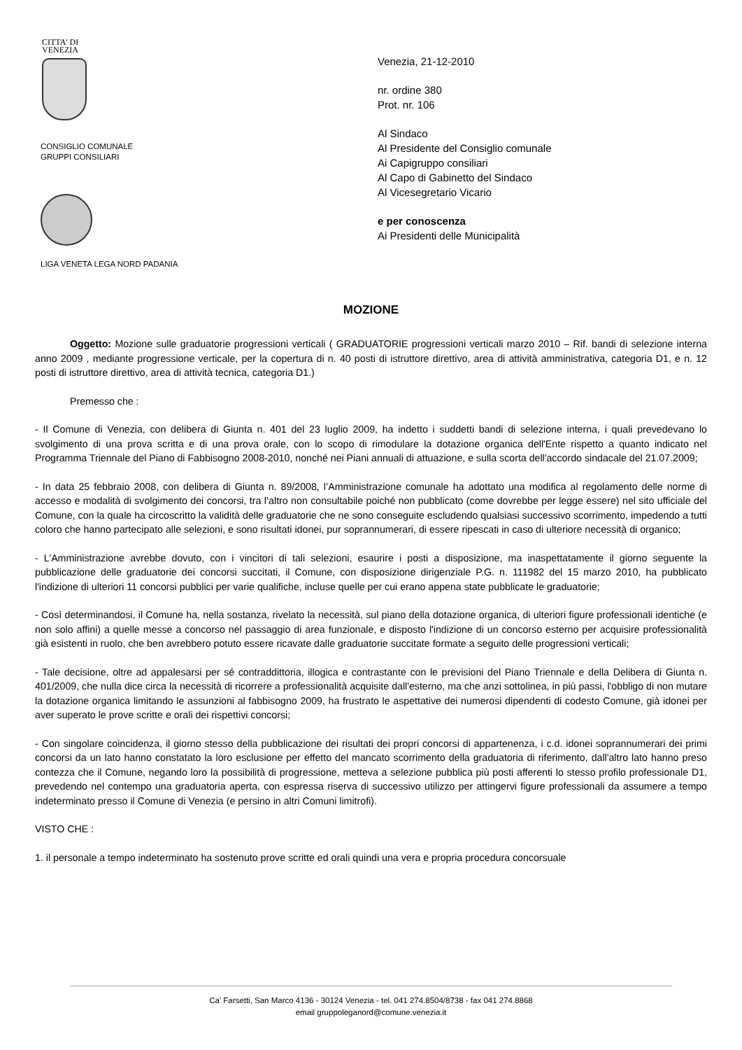CITTA' DI
VENEZIA
CONSIGLIO COMUNALE
GRUPPI CONSILIARI
LIGA VENETA LEGA NORD PADANIA
Venezia, 21-12-2010
nr. ordine 380
Prot. nr. 106
Al Sindaco
Al Presidente del Consiglio comunale
Ai Capigruppo consiliari
Al Capo di Gabinetto del Sindaco
Al Vicesegretario Vicario
e per conoscenza
Ai Presidenti delle Municipalità
MOZIONE
Oggetto: Mozione sulle graduatorie progressioni verticali ( GRADUATORIE progressioni verticali marzo 2010 – Rif. bandi di selezione interna anno 2009 , mediante progressione verticale, per la copertura di n. 40 posti di istruttore direttivo, area di attività amministrativa, categoria D1, e n. 12 posti di istruttore direttivo, area di attività tecnica, categoria D1.)
Premesso che :
- Il Comune di Venezia, con delibera di Giunta n. 401 del 23 luglio 2009, ha indetto i suddetti bandi di selezione interna, i quali prevedevano lo svolgimento di una prova scritta e di una prova orale, con lo scopo di rimodulare la dotazione organica dell'Ente rispetto a quanto indicato nel Programma Triennale del Piano di Fabbisogno 2008-2010, nonché nei Piani annuali di attuazione, e sulla scorta dell'accordo sindacale del 21.07.2009;
- In data 25 febbraio 2008, con delibera di Giunta n. 89/2008, l’Amministrazione comunale ha adottato una modifica al regolamento delle norme di accesso e modalità di svolgimento dei concorsi, tra l’altro non consultabile poiché non pubblicato (come dovrebbe per legge essere) nel sito ufficiale del Comune, con la quale ha circoscritto la validità delle graduatorie che ne sono conseguite escludendo qualsiasi successivo scorrimento, impedendo a tutti coloro che hanno partecipato alle selezioni, e sono risultati idonei, pur soprannumerari, di essere ripescati in caso di ulteriore necessità di organico;
- L’Amministrazione avrebbe dovuto, con i vincitori di tali selezioni, esaurire i posti a disposizione, ma inaspettatamente il giorno seguente la pubblicazione delle graduatorie dei concorsi succitati, il Comune, con disposizione dirigenziale P.G. n. 111982 del 15 marzo 2010, ha pubblicato l'indizione di ulteriori 11 concorsi pubblici per varie qualifiche, incluse quelle per cui erano appena state pubblicate le graduatorie;
- Così determinandosi, il Comune ha, nella sostanza, rivelato la necessità, sul piano della dotazione organica, di ulteriori figure professionali identiche (e non solo affini) a quelle messe a concorso nel passaggio di area funzionale, e disposto l'indizione di un concorso esterno per acquisire professionalità già esistenti in ruolo, che ben avrebbero potuto essere ricavate dalle graduatorie succitate formate a seguito delle progressioni verticali;
- Tale decisione, oltre ad appalesarsi per sé contraddittoria, illogica e contrastante con le previsioni del Piano Triennale e della Delibera di Giunta n. 401/2009, che nulla dice circa la necessità di ricorrere a professionalità acquisite dall'esterno, ma che anzi sottolinea, in più passi, l'obbligo di non mutare la dotazione organica limitando le assunzioni al fabbisogno 2009, ha frustrato le aspettative dei numerosi dipendenti di codesto Comune, già idonei per aver superato le prove scritte e orali dei rispettivi concorsi;
- Con singolare coincidenza, il giorno stesso della pubblicazione dei risultati dei propri concorsi di appartenenza, i c.d. idonei soprannumerari dei primi concorsi da un lato hanno constatato la loro esclusione per effetto del mancato scorrimento della graduatoria di riferimento, dall'altro lato hanno preso contezza che il Comune, negando loro la possibilità di progressione, metteva a selezione pubblica più posti afferenti lo stesso profilo professionale D1, prevedendo nel contempo una graduatoria aperta, con espressa riserva di successivo utilizzo per attingervi figure professionali da assumere a tempo indeterminato presso il Comune di Venezia (e persino in altri Comuni limitrofi).
VISTO CHE :
1. il personale a tempo indeterminato ha sostenuto prove scritte ed orali quindi una vera e propria procedura concorsuale
Ca' Farsetti, San Marco 4136 - 30124 Venezia - tel. 041 274.8504/8738 - fax 041 274.8868
email gruppoleganord@comune.venezia.it